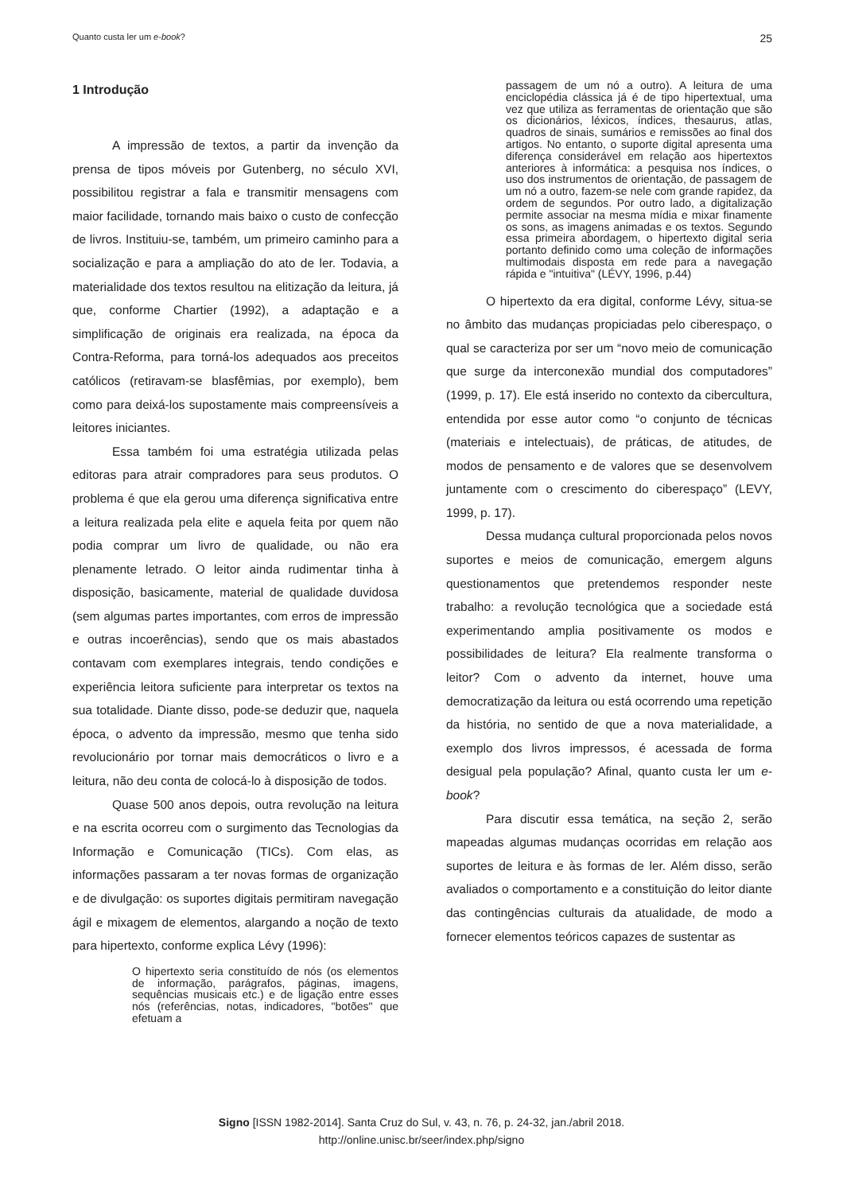Quanto custa ler um e-book? 25
1 Introdução
A impressão de textos, a partir da invenção da prensa de tipos móveis por Gutenberg, no século XVI, possibilitou registrar a fala e transmitir mensagens com maior facilidade, tornando mais baixo o custo de confecção de livros. Instituiu-se, também, um primeiro caminho para a socialização e para a ampliação do ato de ler. Todavia, a materialidade dos textos resultou na elitização da leitura, já que, conforme Chartier (1992), a adaptação e a simplificação de originais era realizada, na época da Contra-Reforma, para torná-los adequados aos preceitos católicos (retiravam-se blasfêmias, por exemplo), bem como para deixá-los supostamente mais compreensíveis a leitores iniciantes.
Essa também foi uma estratégia utilizada pelas editoras para atrair compradores para seus produtos. O problema é que ela gerou uma diferença significativa entre a leitura realizada pela elite e aquela feita por quem não podia comprar um livro de qualidade, ou não era plenamente letrado. O leitor ainda rudimentar tinha à disposição, basicamente, material de qualidade duvidosa (sem algumas partes importantes, com erros de impressão e outras incoerências), sendo que os mais abastados contavam com exemplares integrais, tendo condições e experiência leitora suficiente para interpretar os textos na sua totalidade. Diante disso, pode-se deduzir que, naquela época, o advento da impressão, mesmo que tenha sido revolucionário por tornar mais democráticos o livro e a leitura, não deu conta de colocá-lo à disposição de todos.
Quase 500 anos depois, outra revolução na leitura e na escrita ocorreu com o surgimento das Tecnologias da Informação e Comunicação (TICs). Com elas, as informações passaram a ter novas formas de organização e de divulgação: os suportes digitais permitiram navegação ágil e mixagem de elementos, alargando a noção de texto para hipertexto, conforme explica Lévy (1996):
O hipertexto seria constituído de nós (os elementos de informação, parágrafos, páginas, imagens, sequências musicais etc.) e de ligação entre esses nós (referências, notas, indicadores, "botões" que efetuam a
passagem de um nó a outro). A leitura de uma enciclopédia clássica já é de tipo hipertextual, uma vez que utiliza as ferramentas de orientação que são os dicionários, léxicos, índices, thesaurus, atlas, quadros de sinais, sumários e remissões ao final dos artigos. No entanto, o suporte digital apresenta uma diferença considerável em relação aos hipertextos anteriores à informática: a pesquisa nos índices, o uso dos instrumentos de orientação, de passagem de um nó a outro, fazem-se nele com grande rapidez, da ordem de segundos. Por outro lado, a digitalização permite associar na mesma mídia e mixar finamente os sons, as imagens animadas e os textos. Segundo essa primeira abordagem, o hipertexto digital seria portanto definido como uma coleção de informações multimodais disposta em rede para a navegação rápida e "intuitiva" (LÉVY, 1996, p.44)
O hipertexto da era digital, conforme Lévy, situa-se no âmbito das mudanças propiciadas pelo ciberespaço, o qual se caracteriza por ser um “novo meio de comunicação que surge da interconexão mundial dos computadores” (1999, p. 17). Ele está inserido no contexto da cibercultura, entendida por esse autor como “o conjunto de técnicas (materiais e intelectuais), de práticas, de atitudes, de modos de pensamento e de valores que se desenvolvem juntamente com o crescimento do ciberespaço” (LEVY, 1999, p. 17).
Dessa mudança cultural proporcionada pelos novos suportes e meios de comunicação, emergem alguns questionamentos que pretendemos responder neste trabalho: a revolução tecnológica que a sociedade está experimentando amplia positivamente os modos e possibilidades de leitura? Ela realmente transforma o leitor? Com o advento da internet, houve uma democratização da leitura ou está ocorrendo uma repetição da história, no sentido de que a nova materialidade, a exemplo dos livros impressos, é acessada de forma desigual pela população? Afinal, quanto custa ler um e-book?
Para discutir essa temática, na seção 2, serão mapeadas algumas mudanças ocorridas em relação aos suportes de leitura e às formas de ler. Além disso, serão avaliados o comportamento e a constituição do leitor diante das contingências culturais da atualidade, de modo a fornecer elementos teóricos capazes de sustentar as
Signo [ISSN 1982-2014]. Santa Cruz do Sul, v. 43, n. 76, p. 24-32, jan./abril 2018.
http://online.unisc.br/seer/index.php/signo